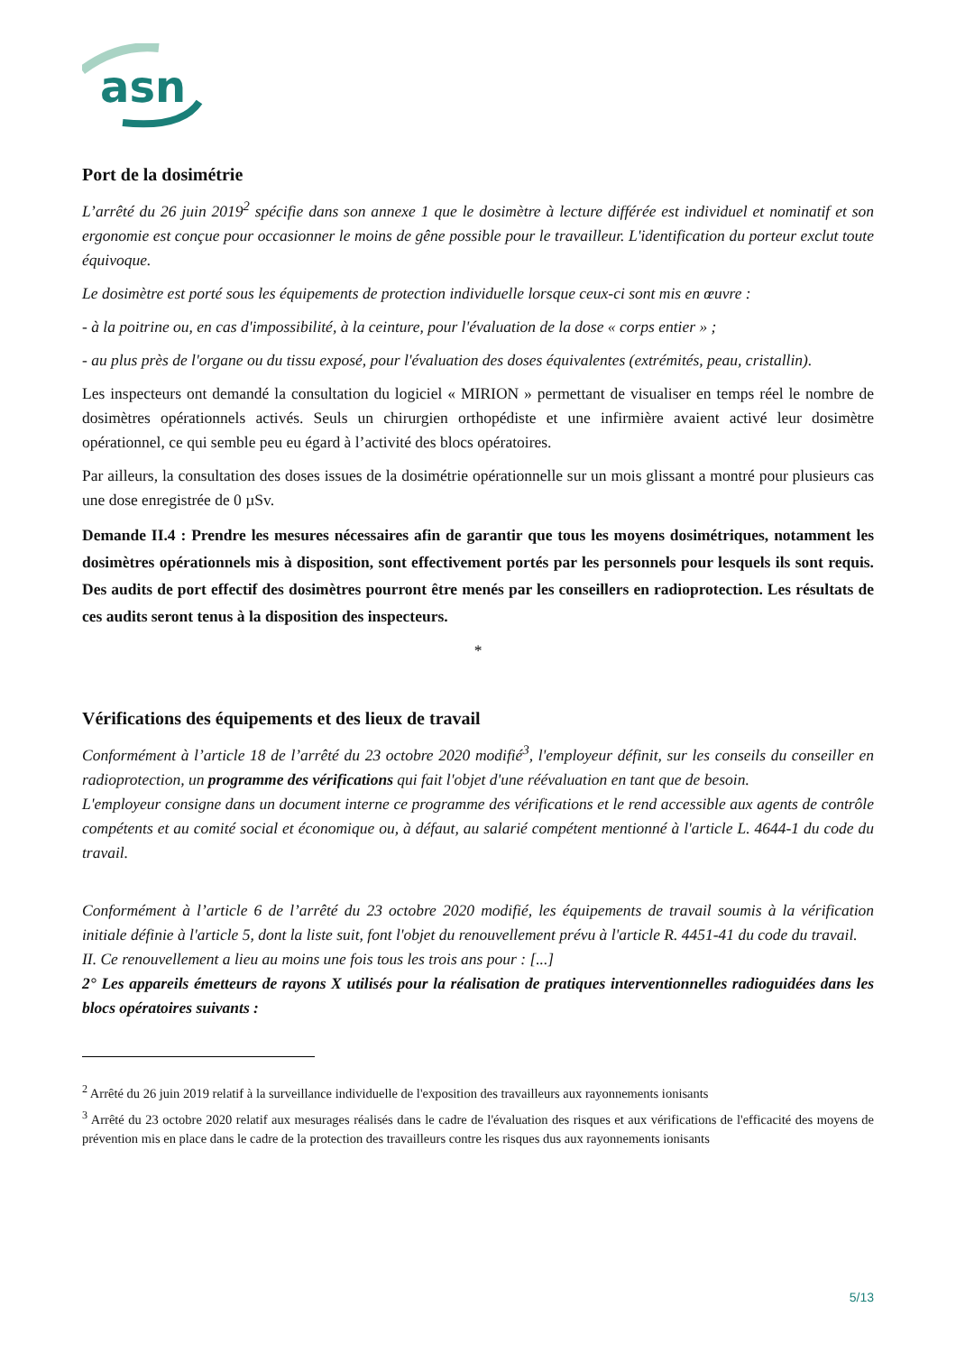asn
Port de la dosimétrie
L’arrêté du 26 juin 2019<sup>2</sup> spécifie dans son annexe 1 que le dosimètre à lecture différée est individuel et nominatif et son ergonomie est conçue pour occasionner le moins de gêne possible pour le travailleur. L'identification du porteur exclut toute équivoque.
Le dosimètre est porté sous les équipements de protection individuelle lorsque ceux-ci sont mis en œuvre :
- à la poitrine ou, en cas d'impossibilité, à la ceinture, pour l'évaluation de la dose « corps entier » ;
- au plus près de l'organe ou du tissu exposé, pour l'évaluation des doses équivalentes (extrémités, peau, cristallin).
Les inspecteurs ont demandé la consultation du logiciel « MIRION » permettant de visualiser en temps réel le nombre de dosimètres opérationnels activés. Seuls un chirurgien orthopédiste et une infirmière avaient activé leur dosimètre opérationnel, ce qui semble peu eu égard à l’activité des blocs opératoires.
Par ailleurs, la consultation des doses issues de la dosimétrie opérationnelle sur un mois glissant a montré pour plusieurs cas une dose enregistrée de 0 µSv.
Demande II.4 : Prendre les mesures nécessaires afin de garantir que tous les moyens dosimétriques, notamment les dosimètres opérationnels mis à disposition, sont effectivement portés par les personnels pour lesquels ils sont requis. Des audits de port effectif des dosimètres pourront être menés par les conseillers en radioprotection. Les résultats de ces audits seront tenus à la disposition des inspecteurs.
*
Vérifications des équipements et des lieux de travail
Conformément à l’article 18 de l’arrêté du 23 octobre 2020 modifié<sup>3</sup>, l'employeur définit, sur les conseils du conseiller en radioprotection, un programme des vérifications qui fait l'objet d'une réévaluation en tant que de besoin.
L'employeur consigne dans un document interne ce programme des vérifications et le rend accessible aux agents de contrôle compétents et au comité social et économique ou, à défaut, au salarié compétent mentionné à l'article L. 4644-1 du code du travail.
Conformément à l’article 6 de l’arrêté du 23 octobre 2020 modifié, les équipements de travail soumis à la vérification initiale définie à l'article 5, dont la liste suit, font l'objet du renouvellement prévu à l'article R. 4451-41 du code du travail.
II. Ce renouvellement a lieu au moins une fois tous les trois ans pour : [...]
2° Les appareils émetteurs de rayons X utilisés pour la réalisation de pratiques interventionnelles radioguidées dans les blocs opératoires suivants :
<sup>2</sup> Arrêté du 26 juin 2019 relatif à la surveillance individuelle de l'exposition des travailleurs aux rayonnements ionisants
<sup>3</sup> Arrêté du 23 octobre 2020 relatif aux mesurages réalisés dans le cadre de l'évaluation des risques et aux vérifications de l'efficacité des moyens de prévention mis en place dans le cadre de la protection des travailleurs contre les risques dus aux rayonnements ionisants
5/13